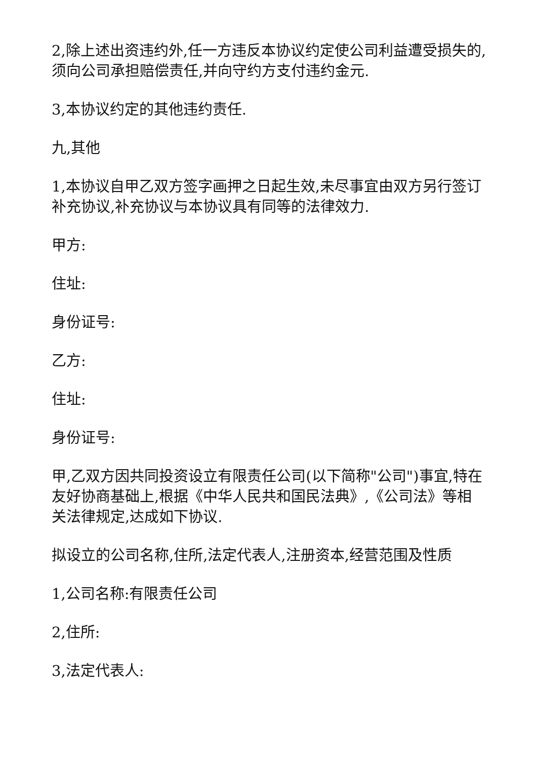2,除上述出资违约外,任一方违反本协议约定使公司利益遭受损失的,须向公司承担赔偿责任,并向守约方支付违约金元.
3,本协议约定的其他违约责任.
九,其他
1,本协议自甲乙双方签字画押之日起生效,未尽事宜由双方另行签订补充协议,补充协议与本协议具有同等的法律效力.
甲方:
住址:
身份证号:
乙方:
住址:
身份证号:
甲,乙双方因共同投资设立有限责任公司(以下简称"公司")事宜,特在友好协商基础上,根据《中华人民共和国民法典》,《公司法》等相关法律规定,达成如下协议.
拟设立的公司名称,住所,法定代表人,注册资本,经营范围及性质
1,公司名称:有限责任公司
2,住所:
3,法定代表人: